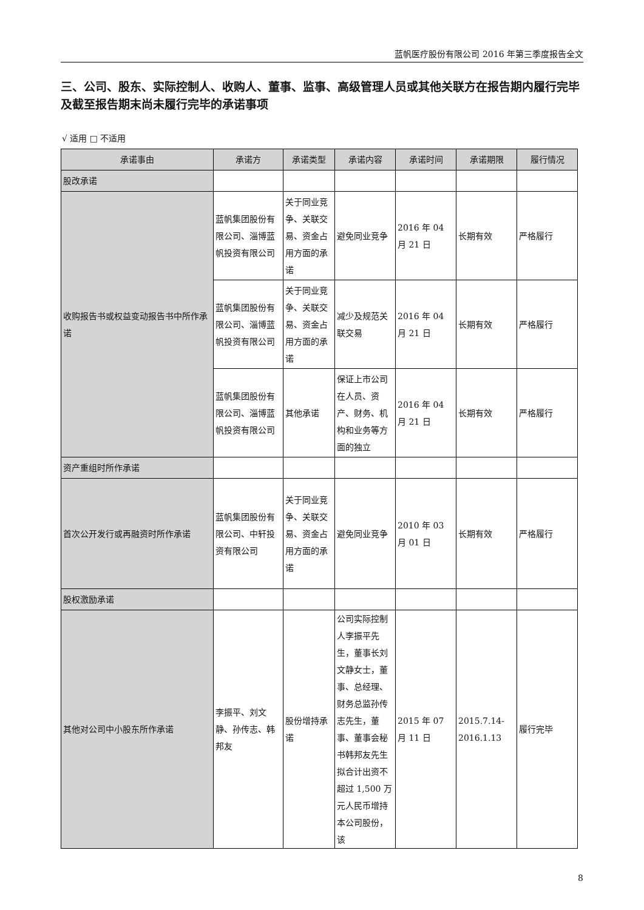蓝帆医疗股份有限公司 2016 年第三季度报告全文
三、公司、股东、实际控制人、收购人、董事、监事、高级管理人员或其他关联方在报告期内履行完毕及截至报告期末尚未履行完毕的承诺事项
√ 适用 □ 不适用
| 承诺事由 | 承诺方 | 承诺类型 | 承诺内容 | 承诺时间 | 承诺期限 | 履行情况 |
| --- | --- | --- | --- | --- | --- | --- |
| 股改承诺 | | | | | | |
| 收购报告书或权益变动报告书中所作承诺 | 蓝帆集团股份有限公司、淄博蓝帆投资有限公司 | 关于同业竞争、关联交易、资金占用方面的承诺 | 避免同业竞争 | 2016 年 04 月 21 日 | 长期有效 | 严格履行 |
| | 蓝帆集团股份有限公司、淄博蓝帆投资有限公司 | 关于同业竞争、关联交易、资金占用方面的承诺 | 减少及规范关联交易 | 2016 年 04 月 21 日 | 长期有效 | 严格履行 |
| | 蓝帆集团股份有限公司、淄博蓝帆投资有限公司 | 其他承诺 | 保证上市公司在人员、资产、财务、机构和业务等方面的独立 | 2016 年 04 月 21 日 | 长期有效 | 严格履行 |
| 资产重组时所作承诺 | | | | | | |
| 首次公开发行或再融资时所作承诺 | 蓝帆集团股份有限公司、中轩投资有限公司 | 关于同业竞争、关联交易、资金占用方面的承诺 | 避免同业竞争 | 2010 年 03 月 01 日 | 长期有效 | 严格履行 |
| 股权激励承诺 | | | | | | |
| 其他对公司中小股东所作承诺 | 李振平、刘文静、孙传志、韩邦友 | 股份增持承诺 | 公司实际控制人李振平先生，董事长刘文静女士，董事、总经理、财务总监孙传志先生，董事、董事会秘书韩邦友先生拟合计出资不超过 1,500 万元人民币增持本公司股份，该 | 2015 年 07 月 11 日 | 2015.7.14-2016.1.13 | 履行完毕 |
8